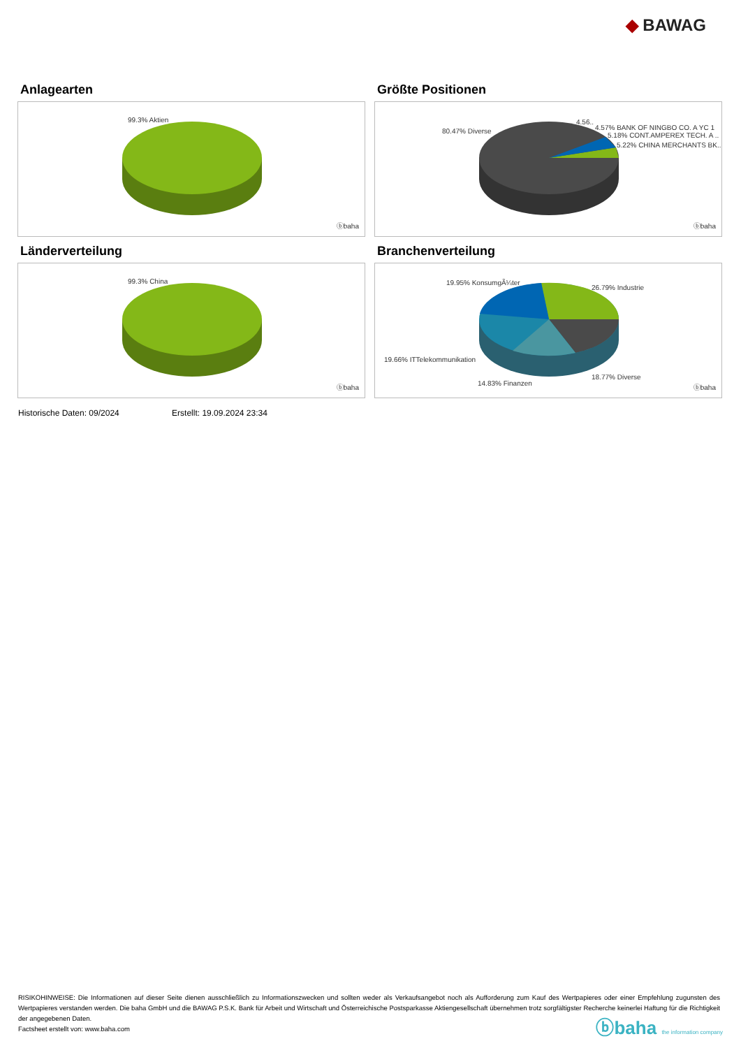◆ BAWAG
Anlagearten
99.3% Aktien
ⓑbaha
Größte Positionen
80.47% Diverse
4.56..
4.57% BANK OF NINGBO CO. A YC 1
5.18% CONT.AMPEREX TECH. A ..
5.22% CHINA MERCHANTS BK..
ⓑbaha
Länderverteilung
99.3% China
ⓑbaha
Branchenverteilung
19.95% KonsumgÃ¼ter
26.79% Industrie
19.66% ITTelekommunikation
18.77% Diverse
14.83% Finanzen
ⓑbaha
Historische Daten: 09/2024 Erstellt: 19.09.2024 23:34
RISIKOHINWEISE: Die Informationen auf dieser Seite dienen ausschließlich zu Informationszwecken und sollten weder als Verkaufsangebot noch als Aufforderung zum Kauf des Wertpapieres oder einer Empfehlung zugunsten des Wertpapieres verstanden werden. Die baha GmbH und die BAWAG P.S.K. Bank für Arbeit und Wirtschaft und Österreichische Postsparkasse Aktiengesellschaft übernehmen trotz sorgfältigster Recherche keinerlei Haftung für die Richtigkeit der angegebenen Daten.
Factsheet erstellt von: www.baha.com
ⓑbaha the information company